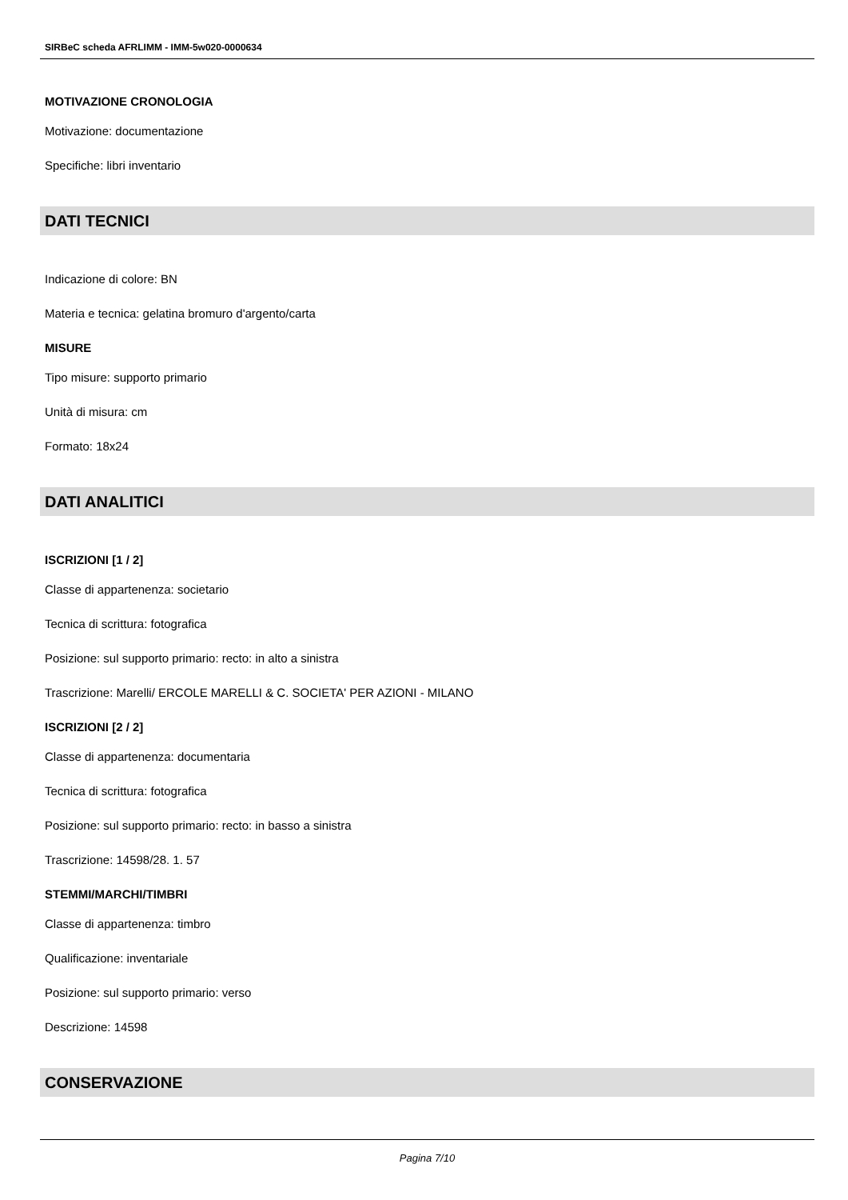SIRBeC scheda AFRLIMM - IMM-5w020-0000634
MOTIVAZIONE CRONOLOGIA
Motivazione: documentazione
Specifiche: libri inventario
DATI TECNICI
Indicazione di colore: BN
Materia e tecnica: gelatina bromuro d'argento/carta
MISURE
Tipo misure: supporto primario
Unità di misura: cm
Formato: 18x24
DATI ANALITICI
ISCRIZIONI [1 / 2]
Classe di appartenenza: societario
Tecnica di scrittura: fotografica
Posizione: sul supporto primario: recto: in alto a sinistra
Trascrizione: Marelli/ ERCOLE MARELLI & C. SOCIETA' PER AZIONI - MILANO
ISCRIZIONI [2 / 2]
Classe di appartenenza: documentaria
Tecnica di scrittura: fotografica
Posizione: sul supporto primario: recto: in basso a sinistra
Trascrizione: 14598/28. 1. 57
STEMMI/MARCHI/TIMBRI
Classe di appartenenza: timbro
Qualificazione: inventariale
Posizione: sul supporto primario: verso
Descrizione: 14598
CONSERVAZIONE
Pagina 7/10